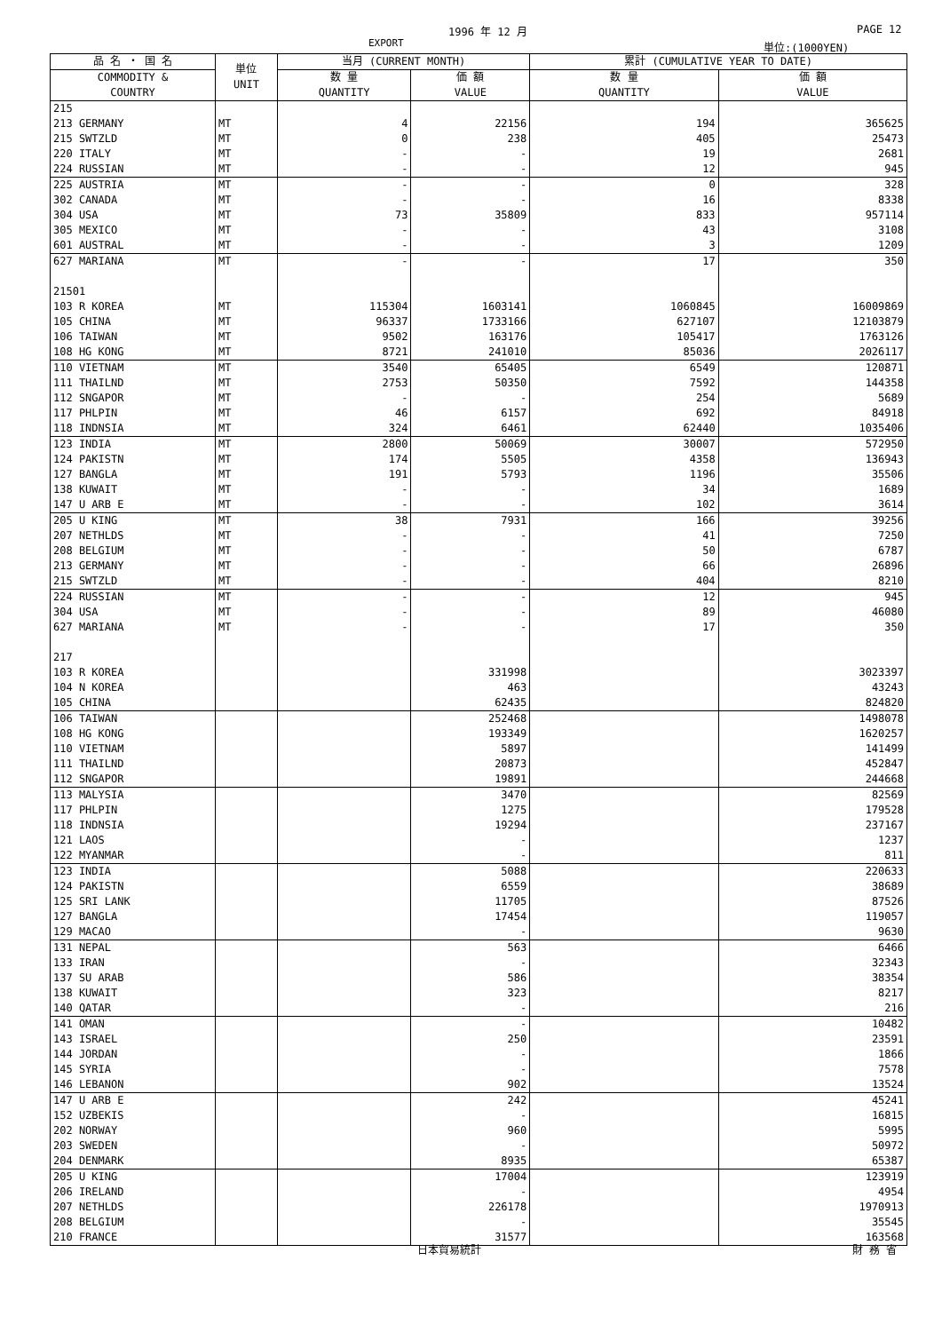1996 年 12 月 PAGE 12
EXPORT 単位:(1000YEN)
| 品 名 ・ 国 名 | 単位 UNIT | 当月 (CURRENT MONTH) | | 累計 (CUMULATIVE YEAR TO DATE) | |
| --- | --- | --- | --- | --- | --- |
| COMMODITY & COUNTRY | | 数 量 QUANTITY | 価 額 VALUE | 数 量 QUANTITY | 価 額 VALUE |
| 215 | | | | | |
| 213 GERMANY | MT | 4 | 22156 | 194 | 365625 |
| 215 SWTZLD | MT | 0 | 238 | 405 | 25473 |
| 220 ITALY | MT | - | - | 19 | 2681 |
| 224 RUSSIAN | MT | - | - | 12 | 945 |
| 225 AUSTRIA | MT | - | - | 0 | 328 |
| 302 CANADA | MT | - | - | 16 | 8338 |
| 304 USA | MT | 73 | 35809 | 833 | 957114 |
| 305 MEXICO | MT | - | - | 43 | 3108 |
| 601 AUSTRAL | MT | - | - | 3 | 1209 |
| 627 MARIANA | MT | - | - | 17 | 350 |
| 21501 | | | | | |
| 103 R KOREA | MT | 115304 | 1603141 | 1060845 | 16009869 |
| 105 CHINA | MT | 96337 | 1733166 | 627107 | 12103879 |
| 106 TAIWAN | MT | 9502 | 163176 | 105417 | 1763126 |
| 108 HG KONG | MT | 8721 | 241010 | 85036 | 2026117 |
| 110 VIETNAM | MT | 3540 | 65405 | 6549 | 120871 |
| 111 THAILND | MT | 2753 | 50350 | 7592 | 144358 |
| 112 SNGAPOR | MT | - | - | 254 | 5689 |
| 117 PHLPIN | MT | 46 | 6157 | 692 | 84918 |
| 118 INDNSIA | MT | 324 | 6461 | 62440 | 1035406 |
| 123 INDIA | MT | 2800 | 50069 | 30007 | 572950 |
| 124 PAKISTN | MT | 174 | 5505 | 4358 | 136943 |
| 127 BANGLA | MT | 191 | 5793 | 1196 | 35506 |
| 138 KUWAIT | MT | - | - | 34 | 1689 |
| 147 U ARB E | MT | - | - | 102 | 3614 |
| 205 U KING | MT | 38 | 7931 | 166 | 39256 |
| 207 NETHLDS | MT | - | - | 41 | 7250 |
| 208 BELGIUM | MT | - | - | 50 | 6787 |
| 213 GERMANY | MT | - | - | 66 | 26896 |
| 215 SWTZLD | MT | - | - | 404 | 8210 |
| 224 RUSSIAN | MT | - | - | 12 | 945 |
| 304 USA | MT | - | - | 89 | 46080 |
| 627 MARIANA | MT | - | - | 17 | 350 |
| 217 | | | | | |
| 103 R KOREA | | | 331998 | | 3023397 |
| 104 N KOREA | | | 463 | | 43243 |
| 105 CHINA | | | 62435 | | 824820 |
| 106 TAIWAN | | | 252468 | | 1498078 |
| 108 HG KONG | | | 193349 | | 1620257 |
| 110 VIETNAM | | | 5897 | | 141499 |
| 111 THAILND | | | 20873 | | 452847 |
| 112 SNGAPOR | | | 19891 | | 244668 |
| 113 MALYSIA | | | 3470 | | 82569 |
| 117 PHLPIN | | | 1275 | | 179528 |
| 118 INDNSIA | | | 19294 | | 237167 |
| 121 LAOS | | | - | | 1237 |
| 122 MYANMAR | | | - | | 811 |
| 123 INDIA | | | 5088 | | 220633 |
| 124 PAKISTN | | | 6559 | | 38689 |
| 125 SRI LANK | | | 11705 | | 87526 |
| 127 BANGLA | | | 17454 | | 119057 |
| 129 MACAO | | | - | | 9630 |
| 131 NEPAL | | | 563 | | 6466 |
| 133 IRAN | | | - | | 32343 |
| 137 SU ARAB | | | 586 | | 38354 |
| 138 KUWAIT | | | 323 | | 8217 |
| 140 QATAR | | | - | | 216 |
| 141 OMAN | | | - | | 10482 |
| 143 ISRAEL | | | 250 | | 23591 |
| 144 JORDAN | | | - | | 1866 |
| 145 SYRIA | | | - | | 7578 |
| 146 LEBANON | | | 902 | | 13524 |
| 147 U ARB E | | | 242 | | 45241 |
| 152 UZBEKIS | | | - | | 16815 |
| 202 NORWAY | | | 960 | | 5995 |
| 203 SWEDEN | | | - | | 50972 |
| 204 DENMARK | | | 8935 | | 65387 |
| 205 U KING | | | 17004 | | 123919 |
| 206 IRELAND | | | - | | 4954 |
| 207 NETHLDS | | | 226178 | | 1970913 |
| 208 BELGIUM | | | - | | 35545 |
| 210 FRANCE | | | 31577 | | 163568 |
日本貿易統計 財 務 省